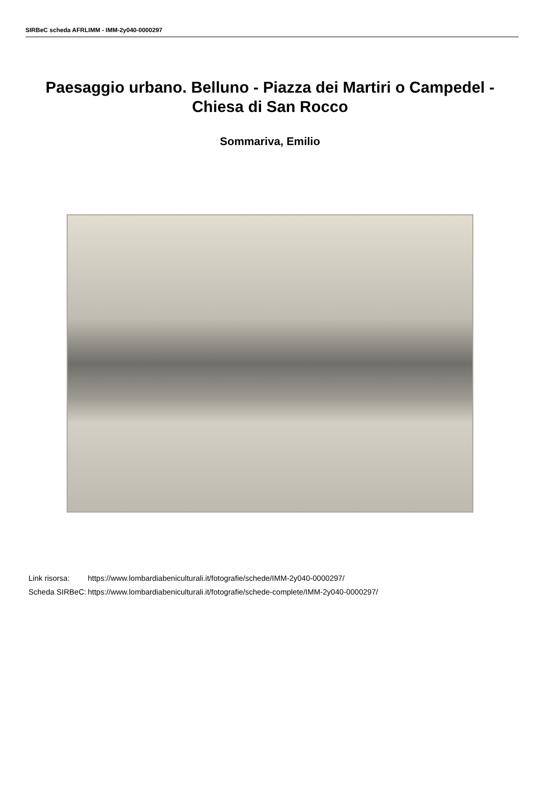SIRBeC scheda AFRLIMM - IMM-2y040-0000297
Paesaggio urbano. Belluno - Piazza dei Martiri o Campedel - Chiesa di San Rocco
Sommariva, Emilio
| Link risorsa: | https://www.lombardiabeniculturali.it/fotografie/schede/IMM-2y040-0000297/ |
| Scheda SIRBeC: | https://www.lombardiabeniculturali.it/fotografie/schede-complete/IMM-2y040-0000297/ |